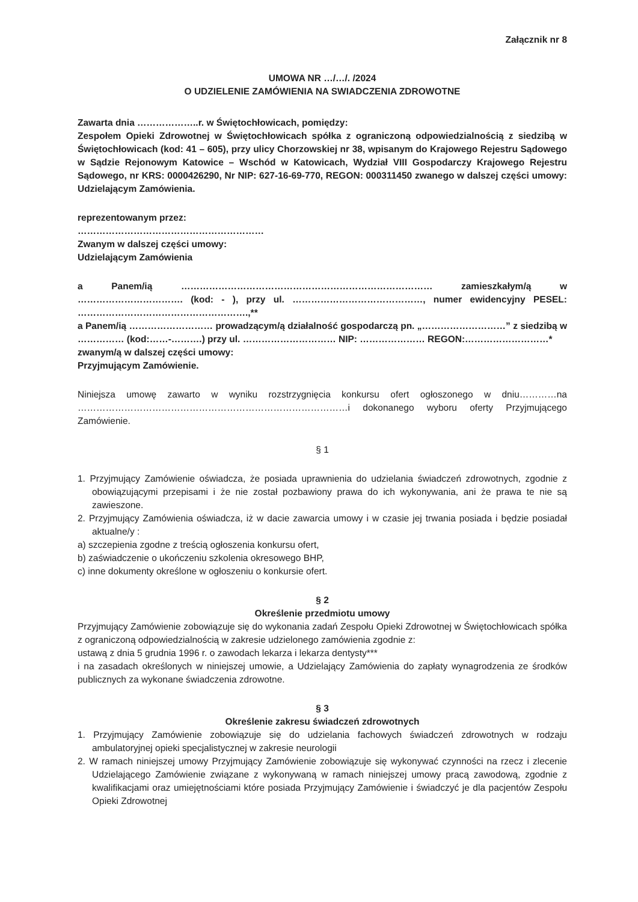Załącznik nr 8
UMOWA NR …/…/. /2024
O UDZIELENIE ZAMÓWIENIA NA SWIADCZENIA ZDROWOTNE
Zawarta dnia ………………..r. w Świętochłowicach, pomiędzy:
Zespołem Opieki Zdrowotnej w Świętochłowicach spółka z ograniczoną odpowiedzialnością z siedzibą w Świętochłowicach (kod: 41 – 605), przy ulicy Chorzowskiej nr 38, wpisanym do Krajowego Rejestru Sądowego w Sądzie Rejonowym Katowice – Wschód w Katowicach, Wydział VIII Gospodarczy Krajowego Rejestru Sądowego, nr KRS: 0000426290, Nr NIP: 627-16-69-770, REGON: 000311450 zwanego w dalszej części umowy: Udzielającym Zamówienia.
reprezentowanym przez:
……………………………………………………
Zwanym w dalszej części umowy:
Udzielającym Zamówienia
a Panem/ią ……………………………………………………………………… zamieszkałym/ą w ……………………………. (kod: - ), przy ul. ……………………………………, numer ewidencyjny PESEL: ……………………………………………….,**
a Panem/ią ……………………… prowadzącym/ą działalność gospodarczą pn. „………………………” z siedzibą w …………… (kod:……-……….) przy ul. ………………………… NIP: ………………… REGON:………………………*
zwanym/ą w dalszej części umowy:
Przyjmującym Zamówienie.
Niniejsza umowę zawarto w wyniku rozstrzygnięcia konkursu ofert ogłoszonego w dniu…………na ……………………………………………………………………………i dokonanego wyboru oferty Przyjmującego Zamówienie.
§ 1
1. Przyjmujący Zamówienie oświadcza, że posiada uprawnienia do udzielania świadczeń zdrowotnych, zgodnie z obowiązującymi przepisami i że nie został pozbawiony prawa do ich wykonywania, ani że prawa te nie są zawieszone.
2. Przyjmujący Zamówienia oświadcza, iż w dacie zawarcia umowy i w czasie jej trwania posiada i będzie posiadał aktualne/y :
a) szczepienia zgodne z treścią ogłoszenia konkursu ofert,
b) zaświadczenie o ukończeniu szkolenia okresowego BHP,
c) inne dokumenty określone w ogłoszeniu o konkursie ofert.
§ 2
Określenie przedmiotu umowy
Przyjmujący Zamówienie zobowiązuje się do wykonania zadań Zespołu Opieki Zdrowotnej w Świętochłowicach spółka z ograniczoną odpowiedzialnością w zakresie udzielonego zamówienia zgodnie z:
ustawą z dnia 5 grudnia 1996 r. o zawodach lekarza i lekarza dentysty***
i na zasadach określonych w niniejszej umowie, a Udzielający Zamówienia do zapłaty wynagrodzenia ze środków publicznych za wykonane świadczenia zdrowotne.
§ 3
Określenie zakresu świadczeń zdrowotnych
1. Przyjmujący Zamówienie zobowiązuje się do udzielania fachowych świadczeń zdrowotnych w rodzaju ambulatoryjnej opieki specjalistycznej w zakresie neurologii
2. W ramach niniejszej umowy Przyjmujący Zamówienie zobowiązuje się wykonywać czynności na rzecz i zlecenie Udzielającego Zamówienie związane z wykonywaną w ramach niniejszej umowy pracą zawodową, zgodnie z kwalifikacjami oraz umiejętnościami które posiada Przyjmujący Zamówienie i świadczyć je dla pacjentów Zespołu Opieki Zdrowotnej